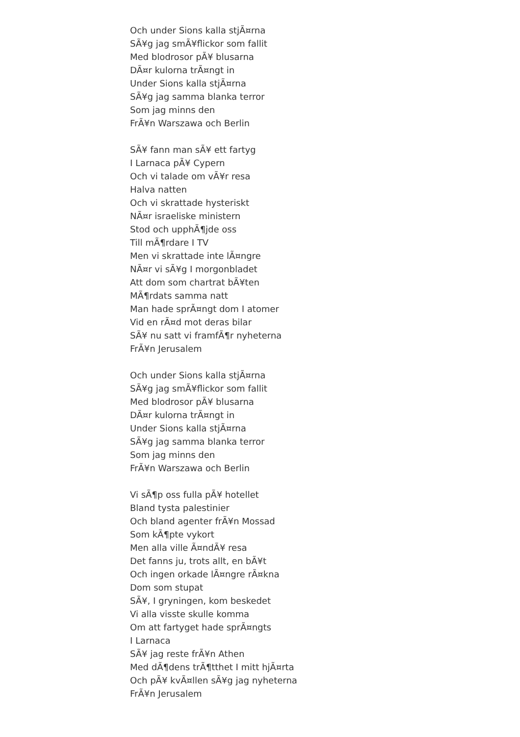Och under Sions kalla stjÃ¤rna
SÃ¥g jag smÃ¥flickor som fallit
Med blodrosor pÃ¥ blusarna
DÃ¤r kulorna trÃ¤ngt in
Under Sions kalla stjÃ¤rna
SÃ¥g jag samma blanka terror
Som jag minns den
FrÃ¥n Warszawa och Berlin
SÃ¥ fann man sÃ¥ ett fartyg
I Larnaca pÃ¥ Cypern
Och vi talade om vÃ¥r resa
Halva natten
Och vi skrattade hysteriskt
NÃ¤r israeliske ministern
Stod och upphÃ¶jde oss
Till mÃ¶rdare I TV
Men vi skrattade inte lÃ¤ngre
NÃ¤r vi sÃ¥g I morgonbladet
Att dom som chartrat bÃ¥ten
MÃ¶rdats samma natt
Man hade sprÃ¤ngt dom I atomer
Vid en rÃ¤d mot deras bilar
SÃ¥ nu satt vi framfÃ¶r nyheterna
FrÃ¥n Jerusalem
Och under Sions kalla stjÃ¤rna
SÃ¥g jag smÃ¥flickor som fallit
Med blodrosor pÃ¥ blusarna
DÃ¤r kulorna trÃ¤ngt in
Under Sions kalla stjÃ¤rna
SÃ¥g jag samma blanka terror
Som jag minns den
FrÃ¥n Warszawa och Berlin
Vi sÃ¶p oss fulla pÃ¥ hotellet
Bland tysta palestinier
Och bland agenter frÃ¥n Mossad
Som kÃ¶pte vykort
Men alla ville Ã¤ndÃ¥ resa
Det fanns ju, trots allt, en bÃ¥t
Och ingen orkade lÃ¤ngre rÃ¤kna
Dom som stupat
SÃ¥, I gryningen, kom beskedet
Vi alla visste skulle komma
Om att fartyget hade sprÃ¤ngts
I Larnaca
SÃ¥ jag reste frÃ¥n Athen
Med dÃ¶dens trÃ¶tthet I mitt hjÃ¤rta
Och pÃ¥ kvÃ¤llen sÃ¥g jag nyheterna
FrÃ¥n Jerusalem